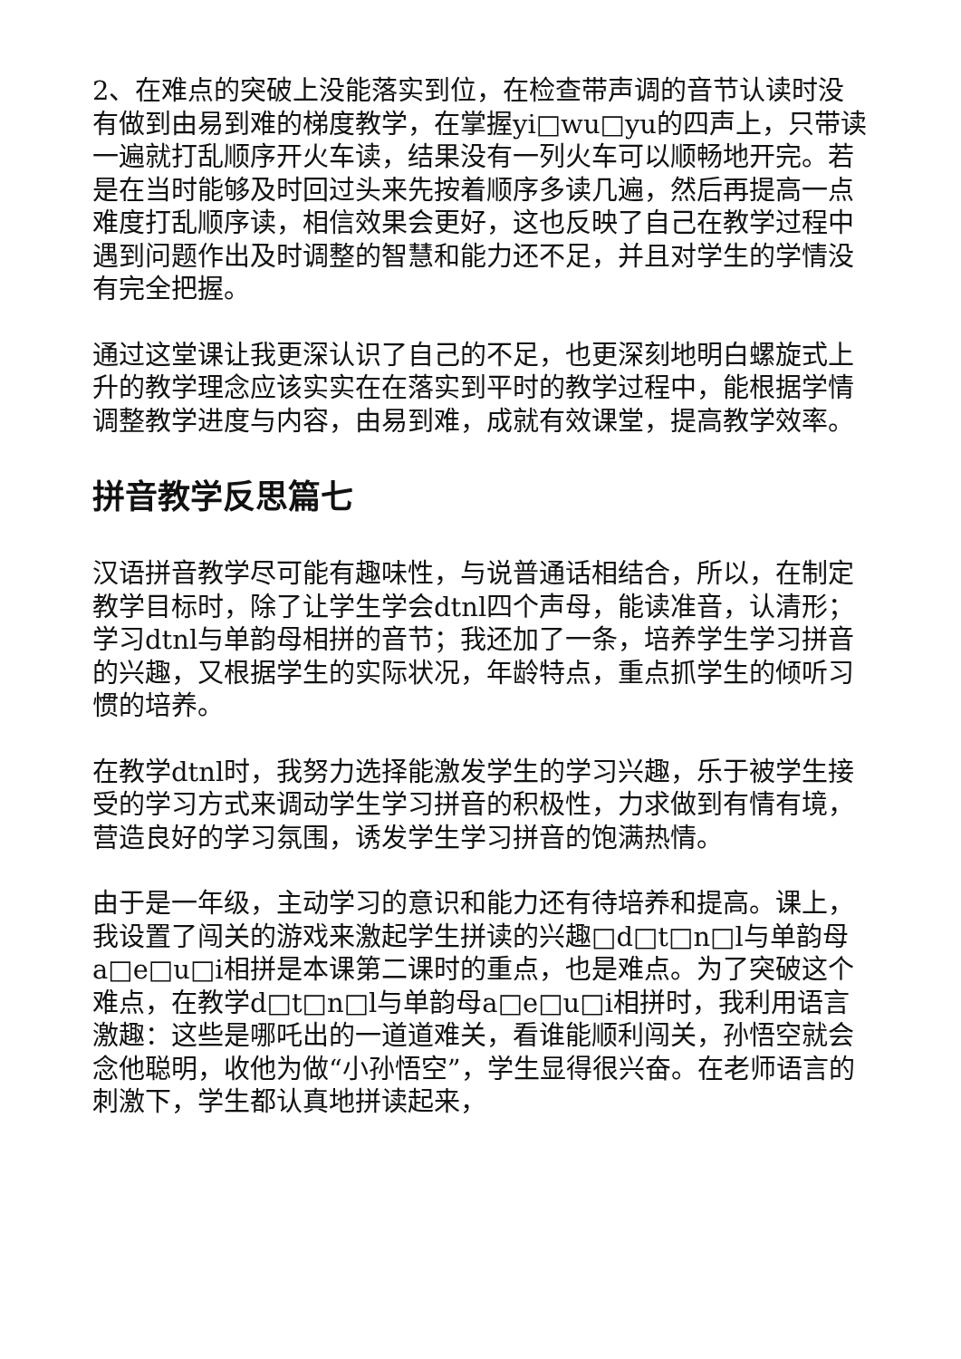2、在难点的突破上没能落实到位，在检查带声调的音节认读时没有做到由易到难的梯度教学，在掌握yi□wu□yu的四声上，只带读一遍就打乱顺序开火车读，结果没有一列火车可以顺畅地开完。若是在当时能够及时回过头来先按着顺序多读几遍，然后再提高一点难度打乱顺序读，相信效果会更好，这也反映了自己在教学过程中遇到问题作出及时调整的智慧和能力还不足，并且对学生的学情没有完全把握。
通过这堂课让我更深认识了自己的不足，也更深刻地明白螺旋式上升的教学理念应该实实在在落实到平时的教学过程中，能根据学情调整教学进度与内容，由易到难，成就有效课堂，提高教学效率。
拼音教学反思篇七
汉语拼音教学尽可能有趣味性，与说普通话相结合，所以，在制定教学目标时，除了让学生学会dtnl四个声母，能读准音，认清形；学习dtnl与单韵母相拼的音节；我还加了一条，培养学生学习拼音的兴趣，又根据学生的实际状况，年龄特点，重点抓学生的倾听习惯的培养。
在教学dtnl时，我努力选择能激发学生的学习兴趣，乐于被学生接受的学习方式来调动学生学习拼音的积极性，力求做到有情有境，营造良好的学习氛围，诱发学生学习拼音的饱满热情。
由于是一年级，主动学习的意识和能力还有待培养和提高。课上，我设置了闯关的游戏来激起学生拼读的兴趣□d□t□n□l与单韵母a□e□u□i相拼是本课第二课时的重点，也是难点。为了突破这个难点，在教学d□t□n□l与单韵母a□e□u□i相拼时，我利用语言激趣：这些是哪吒出的一道道难关，看谁能顺利闯关，孙悟空就会念他聪明，收他为做“小孙悟空”，学生显得很兴奋。在老师语言的刺激下，学生都认真地拼读起来，